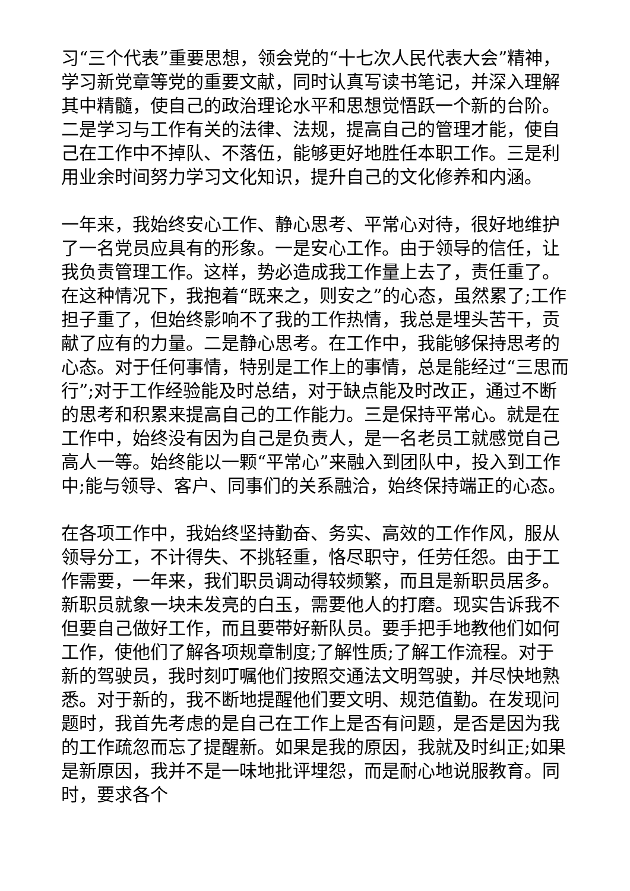习“三个代表”重要思想，领会党的“十七次人民代表大会”精神，学习新党章等党的重要文献，同时认真写读书笔记，并深入理解其中精髓，使自己的政治理论水平和思想觉悟跃一个新的台阶。二是学习与工作有关的法律、法规，提高自己的管理才能，使自己在工作中不掉队、不落伍，能够更好地胜任本职工作。三是利用业余时间努力学习文化知识，提升自己的文化修养和内涵。
一年来，我始终安心工作、静心思考、平常心对待，很好地维护了一名党员应具有的形象。一是安心工作。由于领导的信任，让我负责管理工作。这样，势必造成我工作量上去了，责任重了。在这种情况下，我抱着“既来之，则安之”的心态，虽然累了;工作担子重了，但始终影响不了我的工作热情，我总是埋头苦干，贡献了应有的力量。二是静心思考。在工作中，我能够保持思考的心态。对于任何事情，特别是工作上的事情，总是能经过“三思而行”;对于工作经验能及时总结，对于缺点能及时改正，通过不断的思考和积累来提高自己的工作能力。三是保持平常心。就是在工作中，始终没有因为自己是负责人，是一名老员工就感觉自己高人一等。始终能以一颗“平常心”来融入到团队中，投入到工作中;能与领导、客户、同事们的关系融洽，始终保持端正的心态。
在各项工作中，我始终坚持勤奋、务实、高效的工作作风，服从领导分工，不计得失、不挑轻重，恪尽职守，任劳任怨。由于工作需要，一年来，我们职员调动得较频繁，而且是新职员居多。新职员就象一块未发亮的白玉，需要他人的打磨。现实告诉我不但要自己做好工作，而且要带好新队员。要手把手地教他们如何工作，使他们了解各项规章制度;了解性质;了解工作流程。对于新的驾驶员，我时刻叮嘱他们按照交通法文明驾驶，并尽快地熟悉。对于新的，我不断地提醒他们要文明、规范值勤。在发现问题时，我首先考虑的是自己在工作上是否有问题，是否是因为我的工作疏忽而忘了提醒新。如果是我的原因，我就及时纠正;如果是新原因，我并不是一味地批评埋怨，而是耐心地说服教育。同时，要求各个